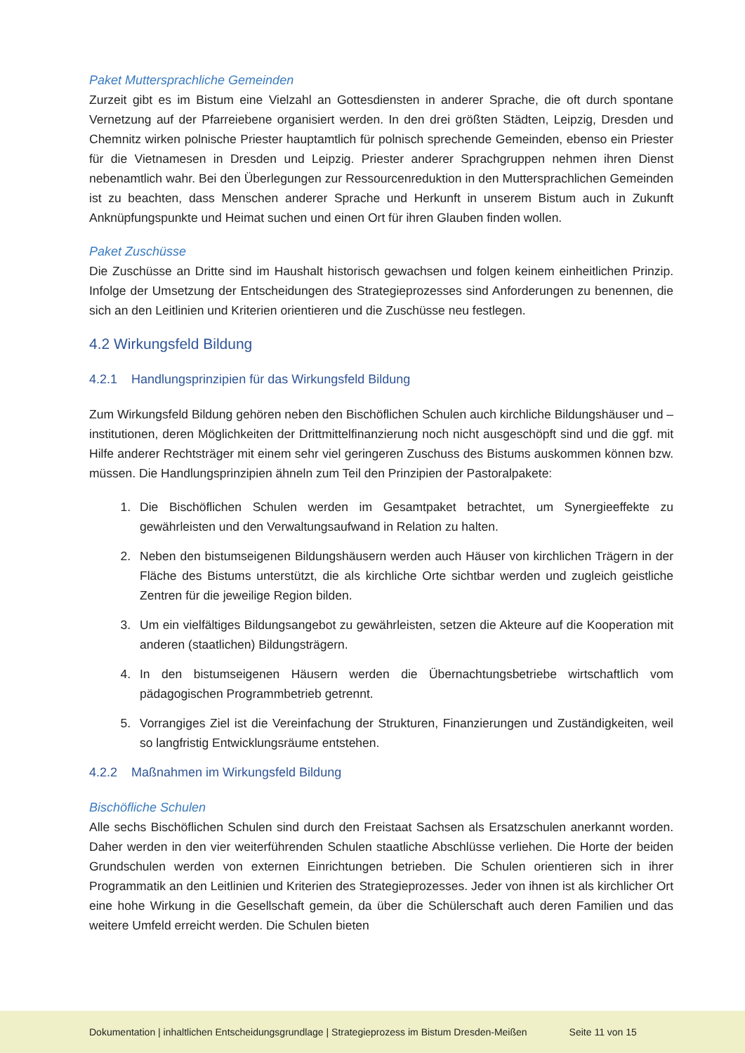Paket Muttersprachliche Gemeinden
Zurzeit gibt es im Bistum eine Vielzahl an Gottesdiensten in anderer Sprache, die oft durch spontane Vernetzung auf der Pfarreiebene organisiert werden. In den drei größten Städten, Leipzig, Dresden und Chemnitz wirken polnische Priester hauptamtlich für polnisch sprechende Gemeinden, ebenso ein Priester für die Vietnamesen in Dresden und Leipzig. Priester anderer Sprachgruppen nehmen ihren Dienst nebenamtlich wahr. Bei den Überlegungen zur Ressourcenreduktion in den Muttersprachlichen Gemeinden ist zu beachten, dass Menschen anderer Sprache und Herkunft in unserem Bistum auch in Zukunft Anknüpfungspunkte und Heimat suchen und einen Ort für ihren Glauben finden wollen.
Paket Zuschüsse
Die Zuschüsse an Dritte sind im Haushalt historisch gewachsen und folgen keinem einheitlichen Prinzip. Infolge der Umsetzung der Entscheidungen des Strategieprozesses sind Anforderungen zu benennen, die sich an den Leitlinien und Kriterien orientieren und die Zuschüsse neu festlegen.
4.2 Wirkungsfeld Bildung
4.2.1 Handlungsprinzipien für das Wirkungsfeld Bildung
Zum Wirkungsfeld Bildung gehören neben den Bischöflichen Schulen auch kirchliche Bildungshäuser und –institutionen, deren Möglichkeiten der Drittmittelfinanzierung noch nicht ausgeschöpft sind und die ggf. mit Hilfe anderer Rechtsträger mit einem sehr viel geringeren Zuschuss des Bistums auskommen können bzw. müssen. Die Handlungsprinzipien ähneln zum Teil den Prinzipien der Pastoralpakete:
1. Die Bischöflichen Schulen werden im Gesamtpaket betrachtet, um Synergieeffekte zu gewährleisten und den Verwaltungsaufwand in Relation zu halten.
2. Neben den bistumseigenen Bildungshäusern werden auch Häuser von kirchlichen Trägern in der Fläche des Bistums unterstützt, die als kirchliche Orte sichtbar werden und zugleich geistliche Zentren für die jeweilige Region bilden.
3. Um ein vielfältiges Bildungsangebot zu gewährleisten, setzen die Akteure auf die Kooperation mit anderen (staatlichen) Bildungsträgern.
4. In den bistumseigenen Häusern werden die Übernachtungsbetriebe wirtschaftlich vom pädagogischen Programmbetrieb getrennt.
5. Vorrangiges Ziel ist die Vereinfachung der Strukturen, Finanzierungen und Zuständigkeiten, weil so langfristig Entwicklungsräume entstehen.
4.2.2 Maßnahmen im Wirkungsfeld Bildung
Bischöfliche Schulen
Alle sechs Bischöflichen Schulen sind durch den Freistaat Sachsen als Ersatzschulen anerkannt worden. Daher werden in den vier weiterführenden Schulen staatliche Abschlüsse verliehen. Die Horte der beiden Grundschulen werden von externen Einrichtungen betrieben. Die Schulen orientieren sich in ihrer Programmatik an den Leitlinien und Kriterien des Strategieprozesses. Jeder von ihnen ist als kirchlicher Ort eine hohe Wirkung in die Gesellschaft gemein, da über die Schülerschaft auch deren Familien und das weitere Umfeld erreicht werden. Die Schulen bieten
Dokumentation | inhaltlichen Entscheidungsgrundlage | Strategieprozess im Bistum Dresden-Meißen Seite 11 von 15